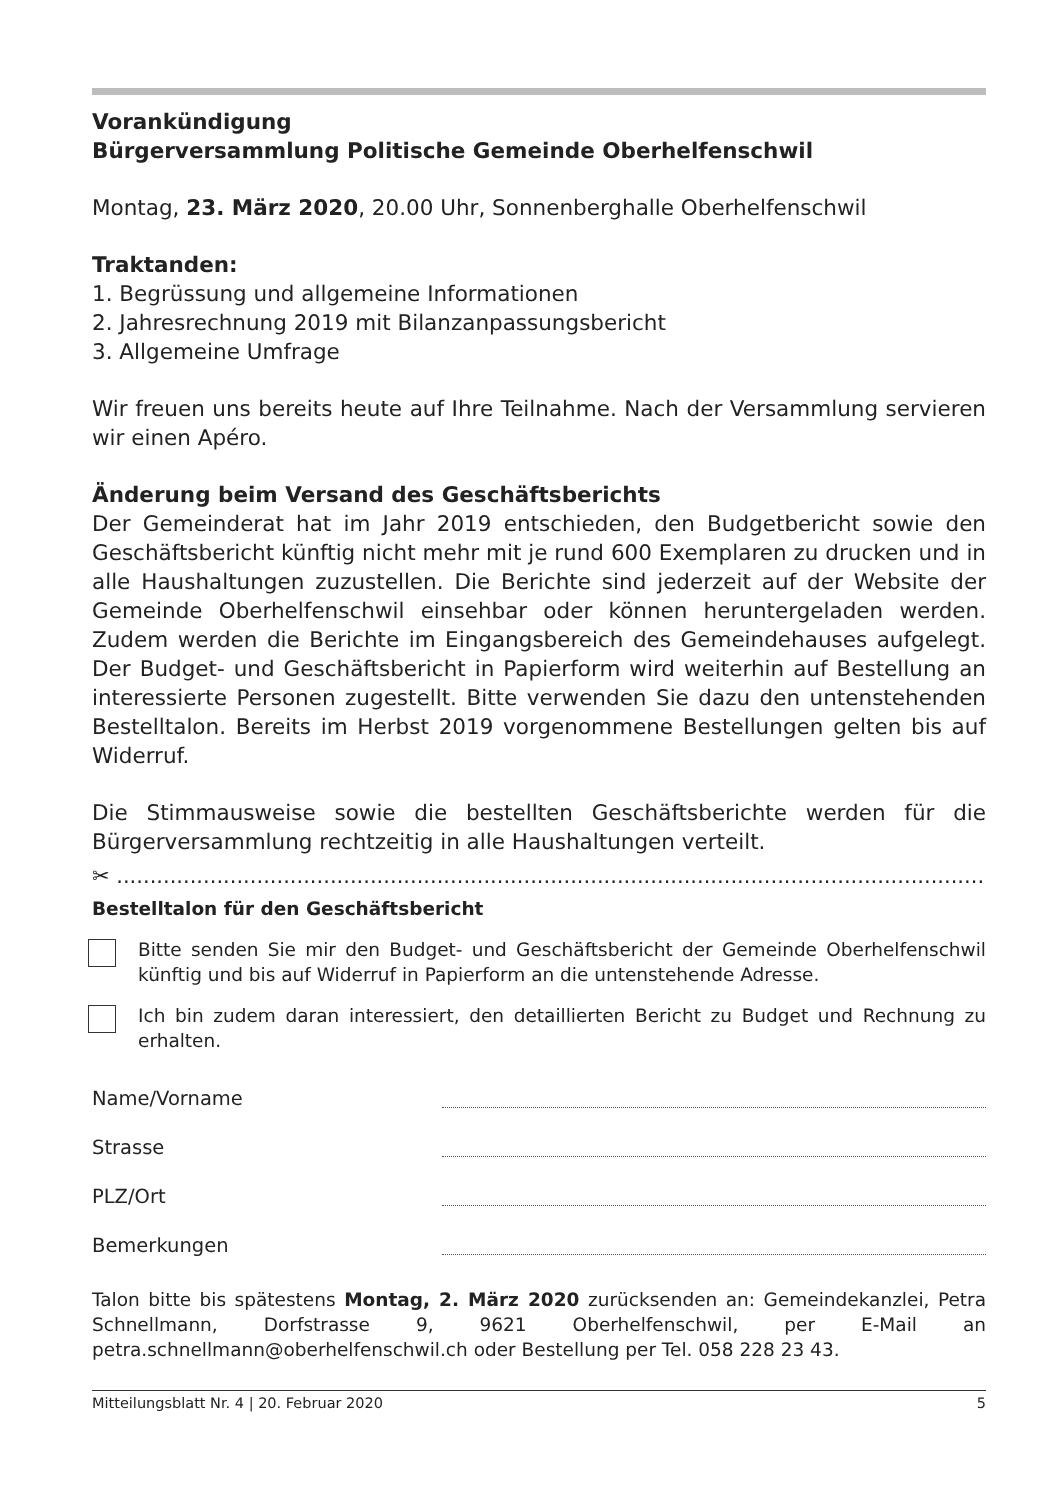Vorankündigung
Bürgerversammlung Politische Gemeinde Oberhelfenschwil
Montag, 23. März 2020, 20.00 Uhr, Sonnenberghalle Oberhelfenschwil
Traktanden:
1. Begrüssung und allgemeine Informationen
2. Jahresrechnung 2019 mit Bilanzanpassungsbericht
3. Allgemeine Umfrage
Wir freuen uns bereits heute auf Ihre Teilnahme. Nach der Versammlung servieren wir einen Apéro.
Änderung beim Versand des Geschäftsberichts
Der Gemeinderat hat im Jahr 2019 entschieden, den Budgetbericht sowie den Geschäftsbericht künftig nicht mehr mit je rund 600 Exemplaren zu drucken und in alle Haushaltungen zuzustellen. Die Berichte sind jederzeit auf der Website der Gemeinde Oberhelfenschwil einsehbar oder können heruntergeladen werden. Zudem werden die Berichte im Eingangsbereich des Gemeindehauses aufgelegt. Der Budget- und Geschäftsbericht in Papierform wird weiterhin auf Bestellung an interessierte Personen zugestellt. Bitte verwenden Sie dazu den untenstehenden Bestelltalon. Bereits im Herbst 2019 vorgenommene Bestellungen gelten bis auf Widerruf.
Die Stimmausweise sowie die bestellten Geschäftsberichte werden für die Bürgerversammlung rechtzeitig in alle Haushaltungen verteilt.
✂ ..........................................................................................................................................
Bestelltalon für den Geschäftsbericht
Bitte senden Sie mir den Budget- und Geschäftsbericht der Gemeinde Oberhelfenschwil künftig und bis auf Widerruf in Papierform an die untenstehende Adresse.
Ich bin zudem daran interessiert, den detaillierten Bericht zu Budget und Rechnung zu erhalten.
Name/Vorname
Strasse
PLZ/Ort
Bemerkungen
Talon bitte bis spätestens Montag, 2. März 2020 zurücksenden an: Gemeindekanzlei, Petra Schnellmann, Dorfstrasse 9, 9621 Oberhelfenschwil, per E-Mail an petra.schnellmann@oberhelfenschwil.ch oder Bestellung per Tel. 058 228 23 43.
Mitteilungsblatt Nr. 4 | 20. Februar 2020 5